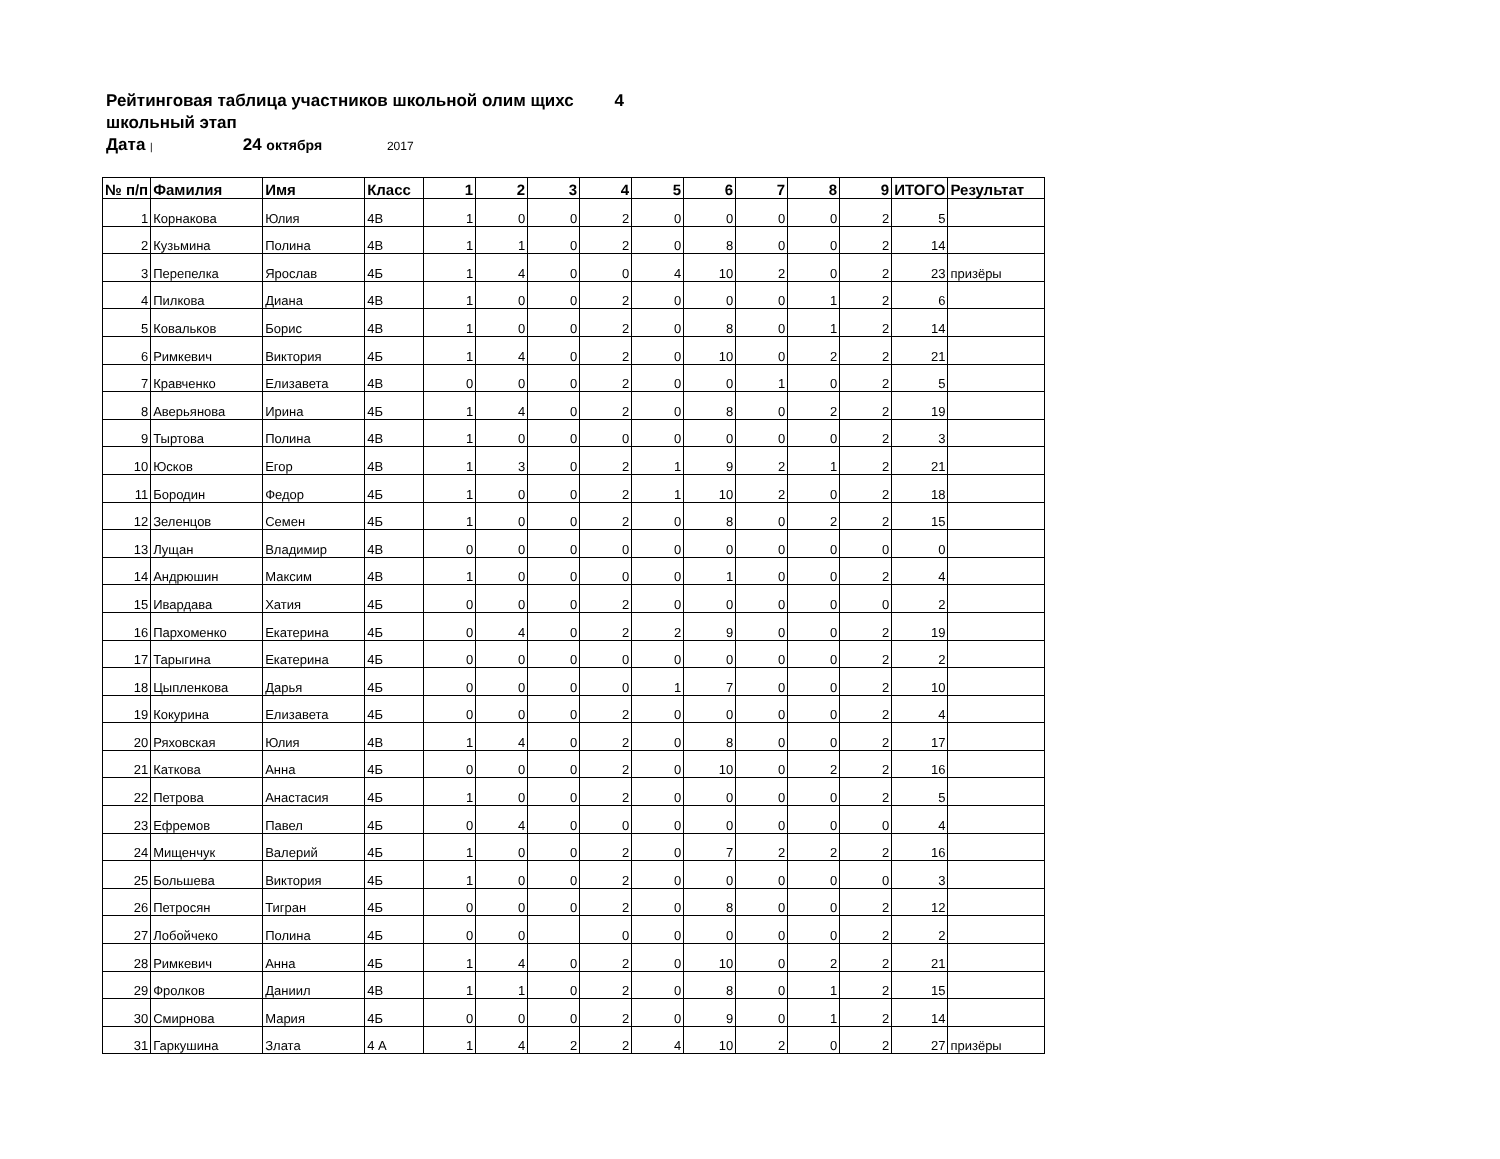Рейтинговая таблица участников школьной олим щихс 4
школьный этап
Дата | 24 октября 2017
| № п/п | Фамилия | Имя | Класс | 1 | 2 | 3 | 4 | 5 | 6 | 7 | 8 | 9 | ИТОГО | Результат |
| --- | --- | --- | --- | --- | --- | --- | --- | --- | --- | --- | --- | --- | --- | --- |
| 1 | Корнакова | Юлия | 4В | 1 | 0 | 0 | 2 | 0 | 0 | 0 | 0 | 2 | 5 | |
| 2 | Кузьмина | Полина | 4В | 1 | 1 | 0 | 2 | 0 | 8 | 0 | 0 | 2 | 14 | |
| 3 | Перепелка | Ярослав | 4Б | 1 | 4 | 0 | 0 | 4 | 10 | 2 | 0 | 2 | 23 | призёры |
| 4 | Пилкова | Диана | 4В | 1 | 0 | 0 | 2 | 0 | 0 | 0 | 1 | 2 | 6 | |
| 5 | Ковальков | Борис | 4В | 1 | 0 | 0 | 2 | 0 | 8 | 0 | 1 | 2 | 14 | |
| 6 | Римкевич | Виктория | 4Б | 1 | 4 | 0 | 2 | 0 | 10 | 0 | 2 | 2 | 21 | |
| 7 | Кравченко | Елизавета | 4В | 0 | 0 | 0 | 2 | 0 | 0 | 1 | 0 | 2 | 5 | |
| 8 | Аверьянова | Ирина | 4Б | 1 | 4 | 0 | 2 | 0 | 8 | 0 | 2 | 2 | 19 | |
| 9 | Тыртова | Полина | 4В | 1 | 0 | 0 | 0 | 0 | 0 | 0 | 0 | 2 | 3 | |
| 10 | Юсков | Егор | 4В | 1 | 3 | 0 | 2 | 1 | 9 | 2 | 1 | 2 | 21 | |
| 11 | Бородин | Федор | 4Б | 1 | 0 | 0 | 2 | 1 | 10 | 2 | 0 | 2 | 18 | |
| 12 | Зеленцов | Семен | 4Б | 1 | 0 | 0 | 2 | 0 | 8 | 0 | 2 | 2 | 15 | |
| 13 | Лущан | Владимир | 4В | 0 | 0 | 0 | 0 | 0 | 0 | 0 | 0 | 0 | 0 | |
| 14 | Андрюшин | Максим | 4В | 1 | 0 | 0 | 0 | 0 | 1 | 0 | 0 | 2 | 4 | |
| 15 | Ивардава | Хатия | 4Б | 0 | 0 | 0 | 2 | 0 | 0 | 0 | 0 | 0 | 2 | |
| 16 | Пархоменко | Екатерина | 4Б | 0 | 4 | 0 | 2 | 2 | 9 | 0 | 0 | 2 | 19 | |
| 17 | Тарыгина | Екатерина | 4Б | 0 | 0 | 0 | 0 | 0 | 0 | 0 | 0 | 2 | 2 | |
| 18 | Цыпленкова | Дарья | 4Б | 0 | 0 | 0 | 0 | 1 | 7 | 0 | 0 | 2 | 10 | |
| 19 | Кокурина | Елизавета | 4Б | 0 | 0 | 0 | 2 | 0 | 0 | 0 | 0 | 2 | 4 | |
| 20 | Ряховская | Юлия | 4В | 1 | 4 | 0 | 2 | 0 | 8 | 0 | 0 | 2 | 17 | |
| 21 | Каткова | Анна | 4Б | 0 | 0 | 0 | 2 | 0 | 10 | 0 | 2 | 2 | 16 | |
| 22 | Петрова | Анастасия | 4Б | 1 | 0 | 0 | 2 | 0 | 0 | 0 | 0 | 2 | 5 | |
| 23 | Ефремов | Павел | 4Б | 0 | 4 | 0 | 0 | 0 | 0 | 0 | 0 | 0 | 4 | |
| 24 | Мищенчук | Валерий | 4Б | 1 | 0 | 0 | 2 | 0 | 7 | 2 | 2 | 2 | 16 | |
| 25 | Большева | Виктория | 4Б | 1 | 0 | 0 | 2 | 0 | 0 | 0 | 0 | 0 | 3 | |
| 26 | Петросян | Тигран | 4Б | 0 | 0 | 0 | 2 | 0 | 8 | 0 | 0 | 2 | 12 | |
| 27 | Лобойчеко | Полина | 4Б | 0 | 0 | | 0 | 0 | 0 | 0 | 0 | 2 | 2 | |
| 28 | Римкевич | Анна | 4Б | 1 | 4 | 0 | 2 | 0 | 10 | 0 | 2 | 2 | 21 | |
| 29 | Фролков | Даниил | 4В | 1 | 1 | 0 | 2 | 0 | 8 | 0 | 1 | 2 | 15 | |
| 30 | Смирнова | Мария | 4Б | 0 | 0 | 0 | 2 | 0 | 9 | 0 | 1 | 2 | 14 | |
| 31 | Гаркушина | Злата | 4 А | 1 | 4 | 2 | 2 | 4 | 10 | 2 | 0 | 2 | 27 | призёры |